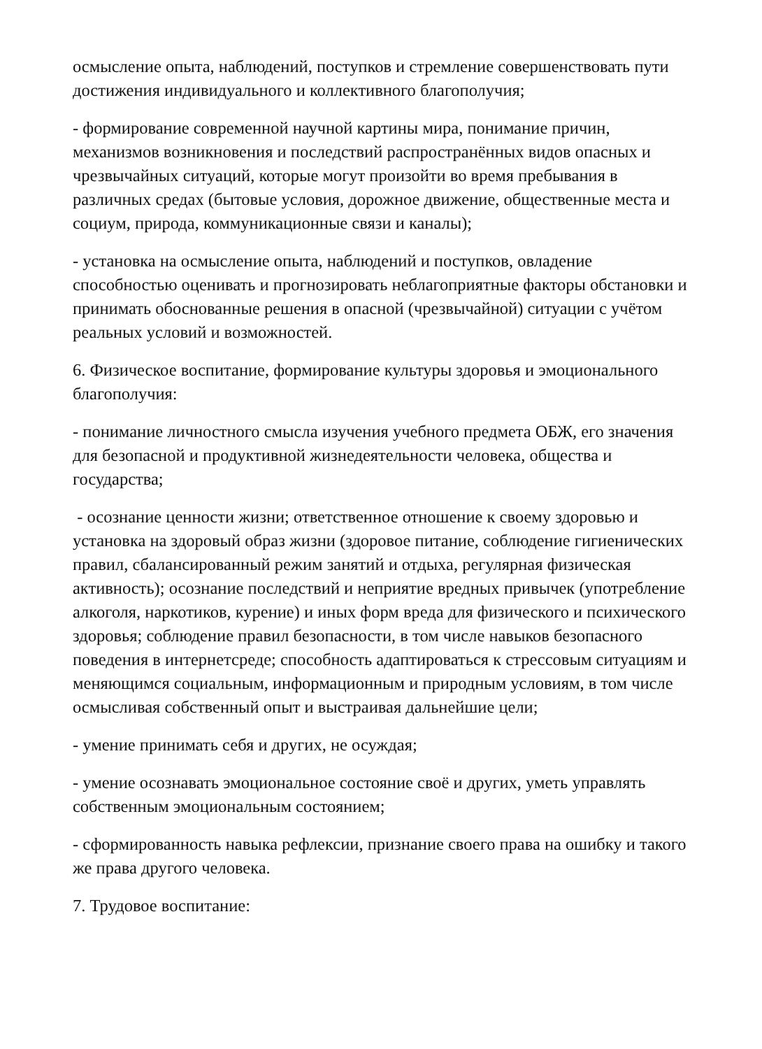осмысление опыта, наблюдений, поступков и стремление совершенствовать пути достижения индивидуального и коллективного благополучия;
- формирование современной научной картины мира, понимание причин, механизмов возникновения и последствий распространённых видов опасных и чрезвычайных ситуаций, которые могут произойти во время пребывания в различных средах (бытовые условия, дорожное движение, общественные места и социум, природа, коммуникационные связи и каналы);
- установка на осмысление опыта, наблюдений и поступков, овладение способностью оценивать и прогнозировать неблагоприятные факторы обстановки и принимать обоснованные решения в опасной (чрезвычайной) ситуации с учётом реальных условий и возможностей.
6. Физическое воспитание, формирование культуры здоровья и эмоционального благополучия:
- понимание личностного смысла изучения учебного предмета ОБЖ, его значения для безопасной и продуктивной жизнедеятельности человека, общества и государства;
- осознание ценности жизни; ответственное отношение к своему здоровью и установка на здоровый образ жизни (здоровое питание, соблюдение гигиенических правил, сбалансированный режим занятий и отдыха, регулярная физическая активность); осознание последствий и неприятие вредных привычек (употребление алкоголя, наркотиков, курение) и иных форм вреда для физического и психического здоровья; соблюдение правил безопасности, в том числе навыков безопасного поведения в интернетсреде; способность адаптироваться к стрессовым ситуациям и меняющимся социальным, информационным и природным условиям, в том числе осмысливая собственный опыт и выстраивая дальнейшие цели;
- умение принимать себя и других, не осуждая;
- умение осознавать эмоциональное состояние своё и других, уметь управлять собственным эмоциональным состоянием;
- сформированность навыка рефлексии, признание своего права на ошибку и такого же права другого человека.
7. Трудовое воспитание: